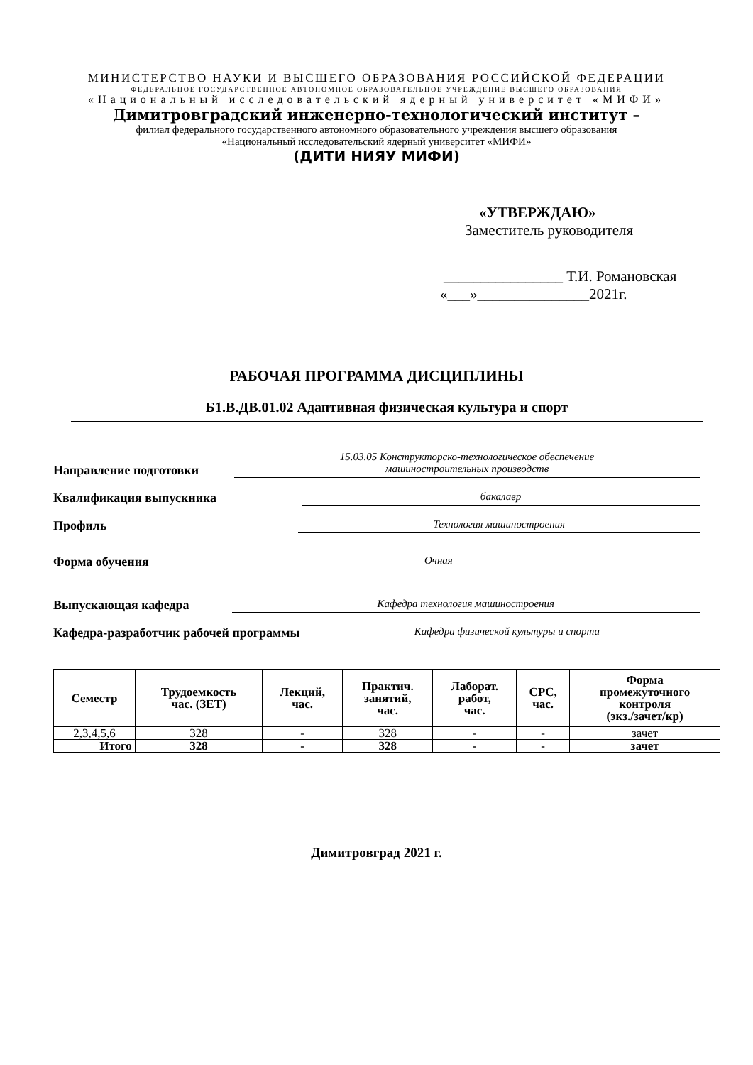МИНИСТЕРСТВО НАУКИ И ВЫСШЕГО ОБРАЗОВАНИЯ РОССИЙСКОЙ ФЕДЕРАЦИИ
ФЕДЕРАЛЬНОЕ ГОСУДАРСТВЕННОЕ АВТОНОМНОЕ ОБРАЗОВАТЕЛЬНОЕ УЧРЕЖДЕНИЕ ВЫСШЕГО ОБРАЗОВАНИЯ
«Национальный исследовательский ядерный университет «МИФИ»
Димитровградский инженерно-технологический институт –
филиал федерального государственного автономного образовательного учреждения высшего образования
«Национальный исследовательский ядерный университет «МИФИ»
(ДИТИ НИЯУ МИФИ)
«УТВЕРЖДАЮ»
Заместитель руководителя
________________ Т.И. Романовская
«___»_______________2021г.
РАБОЧАЯ ПРОГРАММА ДИСЦИПЛИНЫ
Б1.В.ДВ.01.02 Адаптивная физическая культура и спорт
Направление подготовки 15.03.05 Конструкторско-технологическое обеспечение
машиностроительных производств
Квалификация выпускника бакалавр
Профиль Технология машиностроения
Форма обучения Очная
Выпускающая кафедра Кафедра технология машиностроения
Кафедра-разработчик рабочей программы Кафедра физической культуры и спорта
| Семестр | Трудоемкость час. (ЗЕТ) | Лекций, час. | Практич. занятий, час. | Лаборат. работ, час. | СРС, час. | Форма промежуточного контроля (экз./зачет/кр) |
| --- | --- | --- | --- | --- | --- | --- |
| 2,3,4,5,6 | 328 | - | 328 | - | - | зачет |
| Итого | 328 | - | 328 | - | - | зачет |
Димитровград 2021 г.